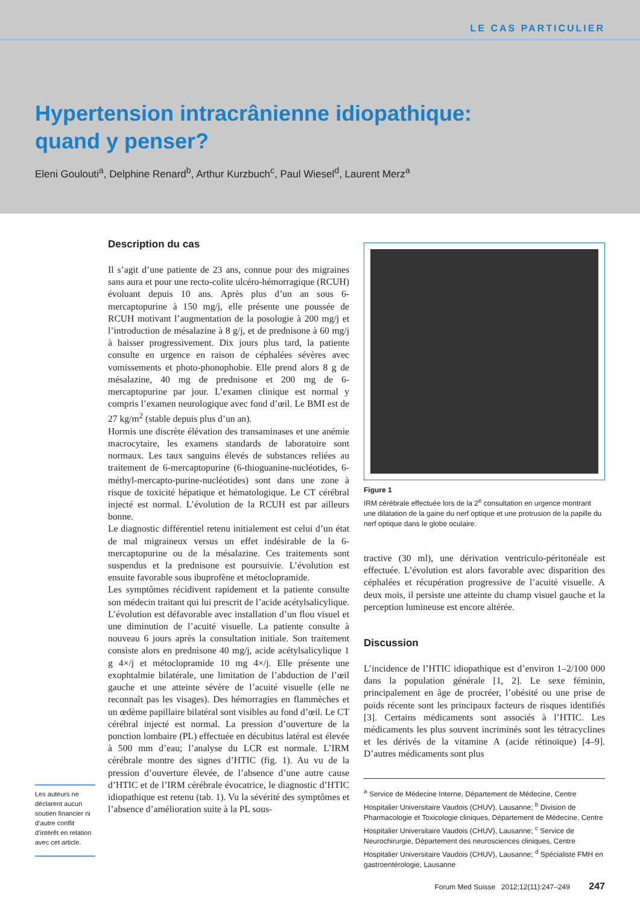LE CAS PARTICULIER
Hypertension intracrânienne idiopathique:
quand y penser?
Eleni Goulouti<sup>a</sup>, Delphine Renard<sup>b</sup>, Arthur Kurzbuch<sup>c</sup>, Paul Wiesel<sup>d</sup>, Laurent Merz<sup>a</sup>
Les auteurs ne déclarent aucun soutien financier ni d’autre conflit d’intérêt en relation avec cet article.
Description du cas
Il s’agit d’une patiente de 23 ans, connue pour des migraines sans aura et pour une recto-colite ulcéro-hémorragique (RCUH) évoluant depuis 10 ans. Après plus d’un an sous 6-mercaptopurine à 150 mg/j, elle présente une poussée de RCUH motivant l’augmentation de la posologie à 200 mg/j et l’introduction de mésalazine à 8 g/j, et de prednisone à 60 mg/j à baisser progressivement. Dix jours plus tard, la patiente consulte en urgence en raison de céphalées sévères avec vomissements et photo-phonophobie. Elle prend alors 8 g de mésalazine, 40 mg de prednisone et 200 mg de 6-mercaptopurine par jour. L’examen clinique est normal y compris l’examen neurologique avec fond d’œil. Le BMI est de 27 kg/m<sup>2</sup> (stable depuis plus d’un an).
Hormis une discrète élévation des transaminases et une anémie macrocytaire, les examens standards de laboratoire sont normaux. Les taux sanguins élevés de substances reliées au traitement de 6-mercaptopurine (6-thioguanine-nucléotides, 6-méthyl-mercapto-purine-nucléotides) sont dans une zone à risque de toxicité hépatique et hématologique. Le CT cérébral injecté est normal. L’évolution de la RCUH est par ailleurs bonne.
Le diagnostic différentiel retenu initialement est celui d’un état de mal migraineux versus un effet indésirable de la 6-mercaptopurine ou de la mésalazine. Ces traitements sont suspendus et la prednisone est poursuivie. L’évolution est ensuite favorable sous ibuprofène et métoclopramide.
Les symptômes récidivent rapidement et la patiente consulte son médecin traitant qui lui prescrit de l’acide acétylsalicylique. L’évolution est défavorable avec installation d’un flou visuel et une diminution de l’acuité visuelle. La patiente consulte à nouveau 6 jours après la consultation initiale. Son traitement consiste alors en prednisone 40 mg/j, acide acétylsalicylique 1 g 4×/j et métoclopramide 10 mg 4×/j. Elle présente une exophtalmie bilatérale, une limitation de l’abduction de l’œil gauche et une atteinte sévère de l’acuité visuelle (elle ne reconnaît pas les visages). Des hémorragies en flammèches et un œdème papillaire bilatéral sont visibles au fond d’œil. Le CT cérébral injecté est normal. La pression d’ouverture de la ponction lombaire (PL) effectuée en décubitus latéral est élevée à 500 mm d’eau; l’analyse du LCR est normale. L’IRM cérébrale montre des signes d’HTIC (fig. 1). Au vu de la pression d’ouverture élevée, de l’absence d’une autre cause d’HTIC et de l’IRM cérébrale évocatrice, le diagnostic d’HTIC idiopathique est retenu (tab. 1). Vu la sévérité des symptômes et l’absence d’amélioration suite à la PL sous-
Figure 1
IRM cérébrale effectuée lors de la 2<sup>e</sup> consultation en urgence montrant une dilatation de la gaine du nerf optique et une protrusion de la papille du nerf optique dans le globe oculaire.
tractive (30 ml), une dérivation ventriculo-péritonéale est effectuée. L’évolution est alors favorable avec disparition des céphalées et récupération progressive de l’acuité visuelle. A deux mois, il persiste une atteinte du champ visuel gauche et la perception lumineuse est encore altérée.
Discussion
L’incidence de l’HTIC idiopathique est d’environ 1–2/100 000 dans la population générale [1, 2]. Le sexe féminin, principalement en âge de procréer, l’obésité ou une prise de poids récente sont les principaux facteurs de risques identifiés [3]. Certains médicaments sont associés à l’HTIC. Les médicaments les plus souvent incriminés sont les tétracyclines et les dérivés de la vitamine A (acide rétinoïque) [4–9]. D’autres médicaments sont plus
<sup>a</sup> Service de Médecine Interne, Département de Médecine, Centre Hospitalier Universitaire Vaudois (CHUV), Lausanne; <sup>b</sup> Division de Pharmacologie et Toxicologie cliniques, Département de Médecine, Centre Hospitalier Universitaire Vaudois (CHUV), Lausanne; <sup>c</sup> Service de Neurochirurgie, Département des neurosciences cliniques, Centre Hospitalier Universitaire Vaudois (CHUV), Lausanne; <sup>d</sup> Spécialiste FMH en gastroentérologie, Lausanne
Forum Med Suisse 2012;12(11):247–249 247